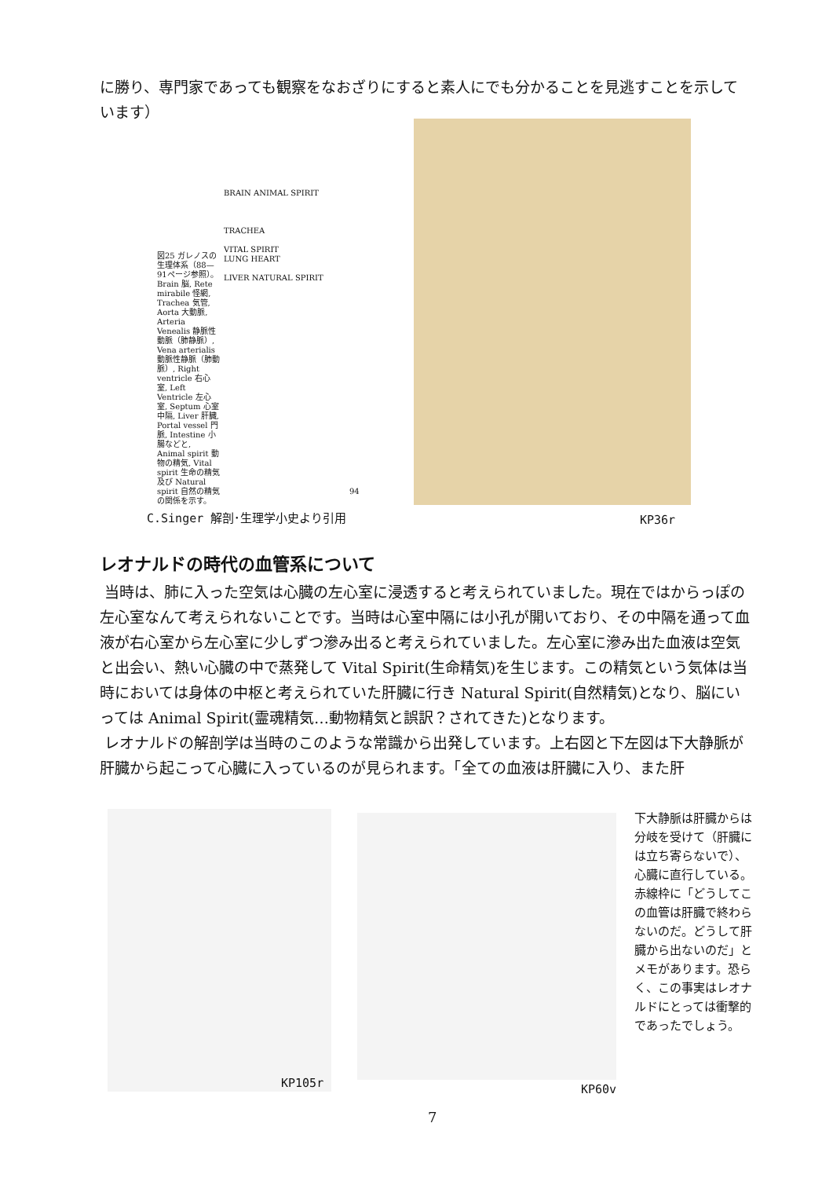に勝り、専門家であっても観察をなおざりにすると素人にでも分かることを見逃すことを示しています）
図25 ガレノスの生理体系（88—91ページ参照）。Brain 脳, Rete mirabile 怪網, Trachea 気管, Aorta 大動脈, Arteria Venealis 静脈性動脈（肺静脈）, Vena arterialis 動脈性静脈（肺動脈）, Right ventricle 右心室, Left Ventricle 左心室, Septum 心室中隔, Liver 肝臓, Portal vessel 門脈, Intestine 小腸などと, Animal spirit 動物の精気, Vital spirit 生命の精気及び Natural spirit 自然の精気の関係を示す。
BRAIN ANIMAL SPIRIT
TRACHEA
VITAL SPIRIT
LUNG HEART
LIVER NATURAL SPIRIT
94
C.Singer 解剖･生理学小史より引用 KP36r
レオナルドの時代の血管系について
当時は、肺に入った空気は心臓の左心室に浸透すると考えられていました。現在ではからっぽの左心室なんて考えられないことです。当時は心室中隔には小孔が開いており、その中隔を通って血液が右心室から左心室に少しずつ滲み出ると考えられていました。左心室に滲み出た血液は空気と出会い、熱い心臓の中で蒸発して Vital Spirit(生命精気)を生じます。この精気という気体は当時においては身体の中枢と考えられていた肝臓に行き Natural Spirit(自然精気)となり、脳にいっては Animal Spirit(霊魂精気…動物精気と誤訳？されてきた)となります。
レオナルドの解剖学は当時のこのような常識から出発しています。上右図と下左図は下大静脈が肝臓から起こって心臓に入っているのが見られます。「全ての血液は肝臓に入り、また肝
KP105r KP60v
下大静脈は肝臓からは分岐を受けて（肝臓には立ち寄らないで）、心臓に直行している。赤線枠に「どうしてこの血管は肝臓で終わらないのだ。どうして肝臓から出ないのだ」とメモがあります。恐らく、この事実はレオナルドにとっては衝撃的であったでしょう。
7